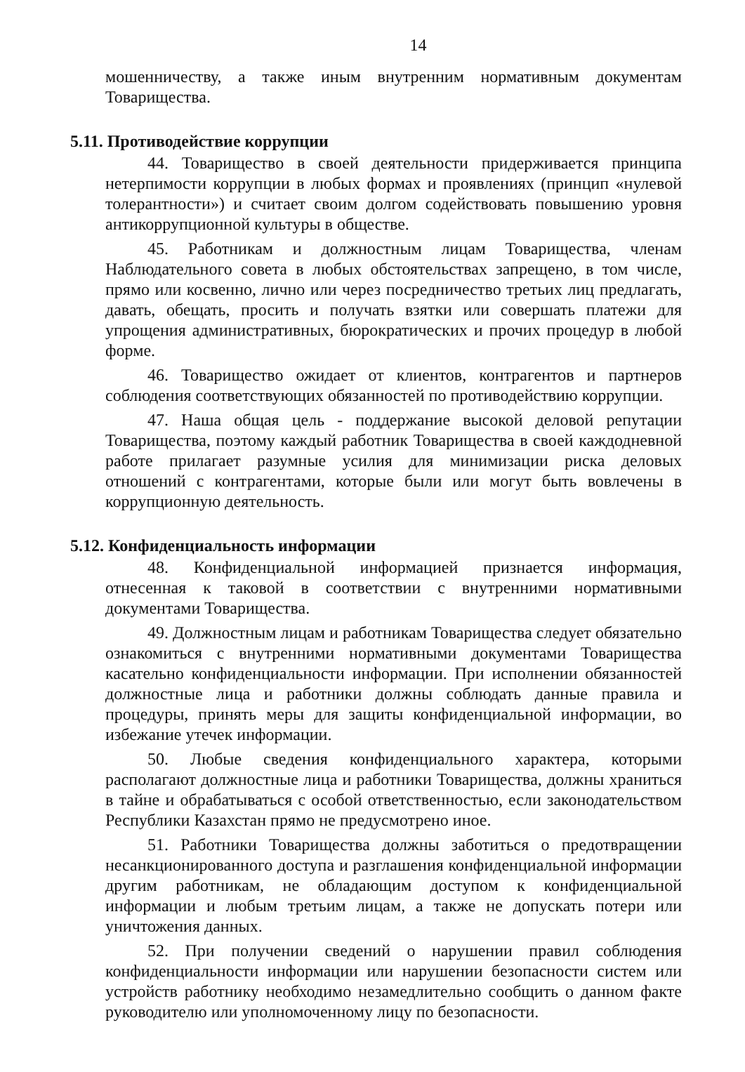14
мошенничеству, а также иным внутренним нормативным документам Товарищества.
5.11. Противодействие коррупции
44. Товарищество в своей деятельности придерживается принципа нетерпимости коррупции в любых формах и проявлениях (принцип «нулевой толерантности») и считает своим долгом содействовать повышению уровня антикоррупционной культуры в обществе.
45. Работникам и должностным лицам Товарищества, членам Наблюдательного совета в любых обстоятельствах запрещено, в том числе, прямо или косвенно, лично или через посредничество третьих лиц предлагать, давать, обещать, просить и получать взятки или совершать платежи для упрощения административных, бюрократических и прочих процедур в любой форме.
46. Товарищество ожидает от клиентов, контрагентов и партнеров соблюдения соответствующих обязанностей по противодействию коррупции.
47. Наша общая цель - поддержание высокой деловой репутации Товарищества, поэтому каждый работник Товарищества в своей каждодневной работе прилагает разумные усилия для минимизации риска деловых отношений с контрагентами, которые были или могут быть вовлечены в коррупционную деятельность.
5.12. Конфиденциальность информации
48. Конфиденциальной информацией признается информация, отнесенная к таковой в соответствии с внутренними нормативными документами Товарищества.
49. Должностным лицам и работникам Товарищества следует обязательно ознакомиться с внутренними нормативными документами Товарищества касательно конфиденциальности информации. При исполнении обязанностей должностные лица и работники должны соблюдать данные правила и процедуры, принять меры для защиты конфиденциальной информации, во избежание утечек информации.
50. Любые сведения конфиденциального характера, которыми располагают должностные лица и работники Товарищества, должны храниться в тайне и обрабатываться с особой ответственностью, если законодательством Республики Казахстан прямо не предусмотрено иное.
51. Работники Товарищества должны заботиться о предотвращении несанкционированного доступа и разглашения конфиденциальной информации другим работникам, не обладающим доступом к конфиденциальной информации и любым третьим лицам, а также не допускать потери или уничтожения данных.
52. При получении сведений о нарушении правил соблюдения конфиденциальности информации или нарушении безопасности систем или устройств работнику необходимо незамедлительно сообщить о данном факте руководителю или уполномоченному лицу по безопасности.